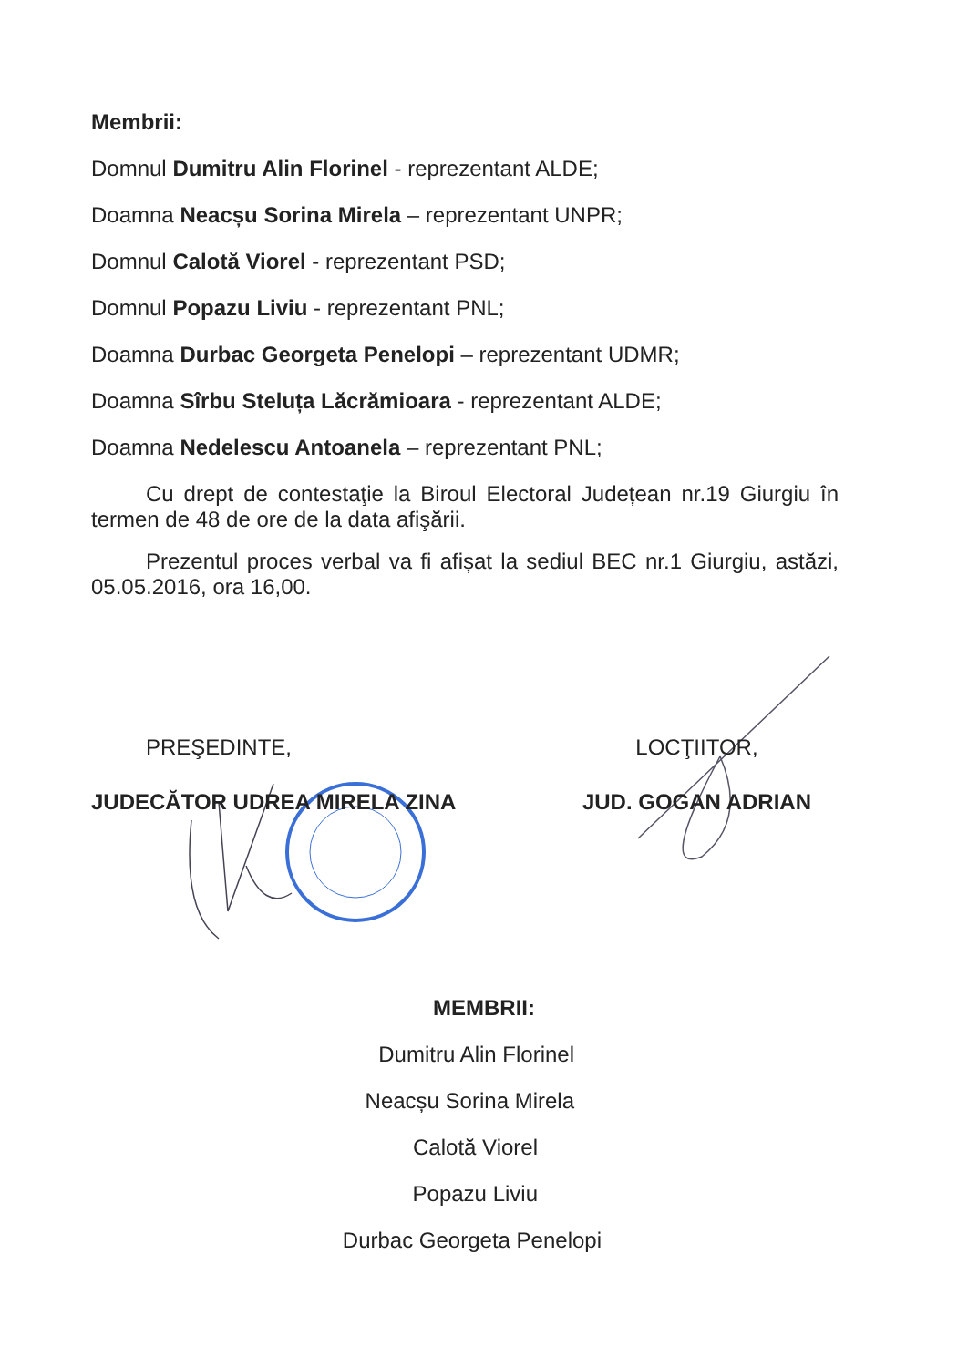Membrii:
Domnul Dumitru Alin Florinel - reprezentant ALDE;
Doamna Neacșu Sorina Mirela – reprezentant UNPR;
Domnul Calotă Viorel - reprezentant PSD;
Domnul Popazu Liviu - reprezentant PNL;
Doamna Durbac Georgeta Penelopi – reprezentant UDMR;
Doamna Sîrbu Steluța Lăcrămioara - reprezentant ALDE;
Doamna Nedelescu Antoanela – reprezentant PNL;
Cu drept de contestaţie la Biroul Electoral Județean nr.19 Giurgiu în termen de 48 de ore de la data afişării.
Prezentul proces verbal va fi afișat la sediul BEC nr.1 Giurgiu, astăzi, 05.05.2016, ora 16,00.
PREŞEDINTE,
JUDECĂTOR UDREA MIRELA ZINA
LOCŢIITOR,
JUD. GOGAN ADRIAN
MEMBRII:
Dumitru Alin Florinel
Neacșu Sorina Mirela
Calotă Viorel
Popazu Liviu
Durbac Georgeta Penelopi